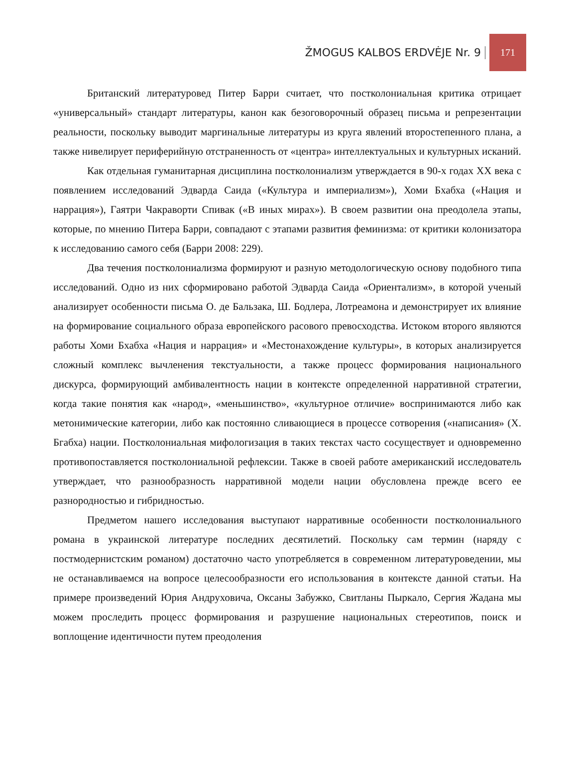ŽMOGUS KALBOS ERDVĖJE Nr. 9 171
Британский литературовед Питер Барри считает, что постколониальная критика отрицает «универсальный» стандарт литературы, канон как безоговорочный образец письма и репрезентации реальности, поскольку выводит маргинальные литературы из круга явлений второстепенного плана, а также нивелирует периферийную отстраненность от «центра» интеллектуальных и культурных исканий.
Как отдельная гуманитарная дисциплина постколониализм утверждается в 90-х годах XX века с появлением исследований Эдварда Саида («Культура и империализм»), Хоми Бхабха («Нация и наррация»), Гаятри Чакраворти Спивак («В иных мирах»). В своем развитии она преодолела этапы, которые, по мнению Питера Барри, совпадают с этапами развития феминизма: от критики колонизатора к исследованию самого себя (Барри 2008: 229).
Два течения постколониализма формируют и разную методологическую основу подобного типа исследований. Одно из них сформировано работой Эдварда Саида «Ориентализм», в которой ученый анализирует особенности письма О. де Бальзака, Ш. Бодлера, Лотреамона и демонстрирует их влияние на формирование социального образа европейского расового превосходства. Истоком второго являются работы Хоми Бхабха «Нация и наррация» и «Местонахождение культуры», в которых анализируется сложный комплекс вычленения текстуальности, а также процесс формирования национального дискурса, формирующий амбивалентность нации в контексте определенной нарративной стратегии, когда такие понятия как «народ», «меньшинство», «культурное отличие» воспринимаются либо как метонимические категории, либо как постоянно сливающиеся в процессе сотворения («написания» (Х. Бгабха) нации. Постколониальная мифологизация в таких текстах часто сосуществует и одновременно противопоставляется постколониальной рефлексии. Также в своей работе американский исследователь утверждает, что разнообразность нарративной модели нации обусловлена прежде всего ее разнородностью и гибридностью.
Предметом нашего исследования выступают нарративные особенности постколониального романа в украинской литературе последних десятилетий. Поскольку сам термин (наряду с постмодернистским романом) достаточно часто употребляется в современном литературоведении, мы не останавливаемся на вопросе целесообразности его использования в контексте данной статьи. На примере произведений Юрия Андруховича, Оксаны Забужко, Свитланы Пыркало, Сергия Жадана мы можем проследить процесс формирования и разрушение национальных стереотипов, поиск и воплощение идентичности путем преодоления